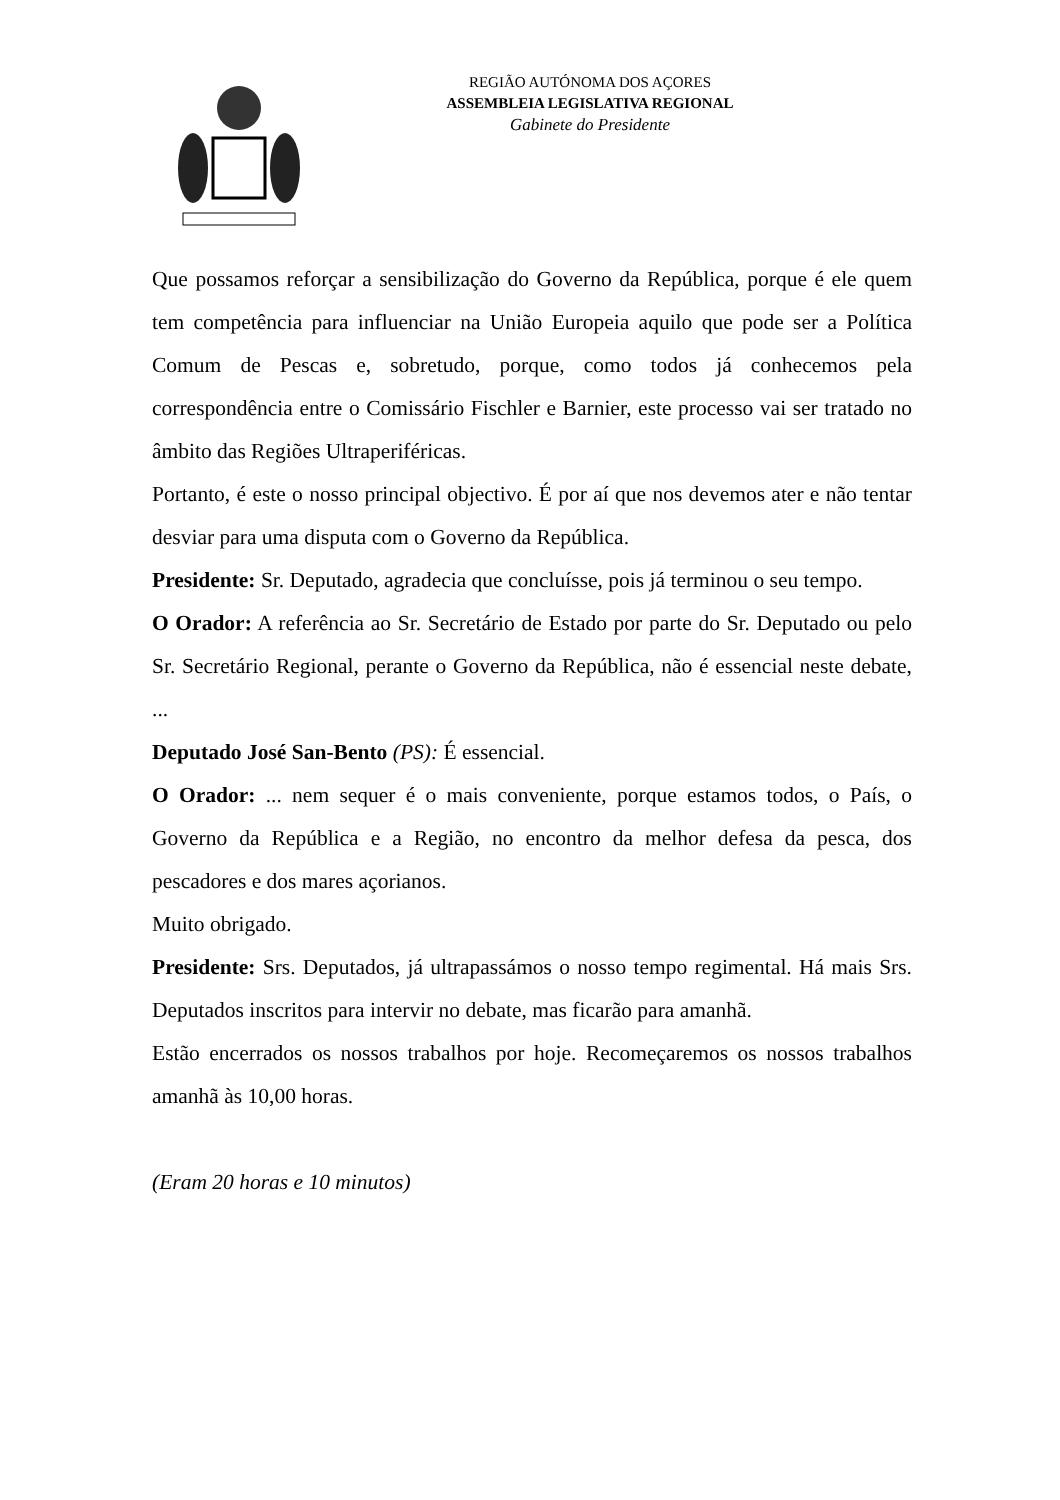REGIÃO AUTÓNOMA DOS AÇORES
ASSEMBLEIA LEGISLATIVA REGIONAL
Gabinete do Presidente
Que possamos reforçar a sensibilização do Governo da República, porque é ele quem tem competência para influenciar na União Europeia aquilo que pode ser a Política Comum de Pescas e, sobretudo, porque, como todos já conhecemos pela correspondência entre o Comissário Fischler e Barnier, este processo vai ser tratado no âmbito das Regiões Ultraperiféricas.
Portanto, é este o nosso principal objectivo. É por aí que nos devemos ater e não tentar desviar para uma disputa com o Governo da República.
Presidente: Sr. Deputado, agradecia que concluísse, pois já terminou o seu tempo.
O Orador: A referência ao Sr. Secretário de Estado por parte do Sr. Deputado ou pelo Sr. Secretário Regional, perante o Governo da República, não é essencial neste debate, ...
Deputado José San-Bento (PS): É essencial.
O Orador: ... nem sequer é o mais conveniente, porque estamos todos, o País, o Governo da República e a Região, no encontro da melhor defesa da pesca, dos pescadores e dos mares açorianos.
Muito obrigado.
Presidente: Srs. Deputados, já ultrapassámos o nosso tempo regimental. Há mais Srs. Deputados inscritos para intervir no debate, mas ficarão para amanhã.
Estão encerrados os nossos trabalhos por hoje. Recomeçaremos os nossos trabalhos amanhã às 10,00 horas.
(Eram 20 horas e 10 minutos)